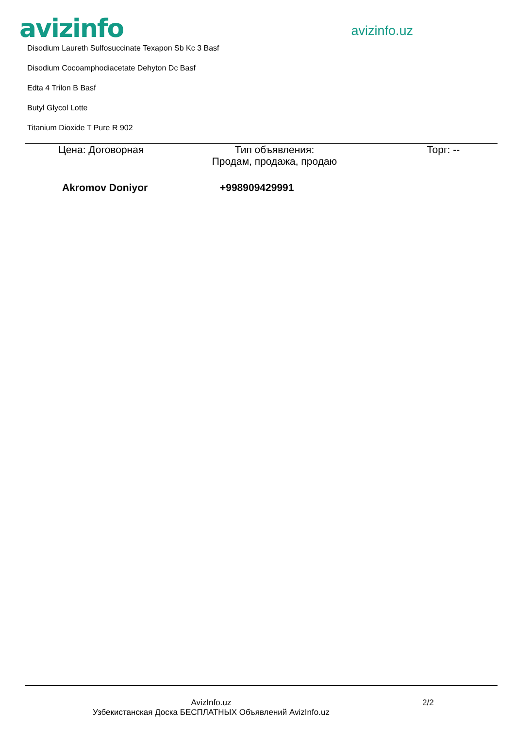avizinfo
avizinfo.uz
Disodium Laureth Sulfosuccinate Texapon Sb Kc 3 Basf
Disodium Cocoamphodiacetate Dehyton Dc Basf
Edta 4 Trilon B Basf
Butyl Glycol Lotte
Titanium Dioxide T Pure R 902
Цена: Договорная Тип объявления:
Продам, продажа, продаю
Торг: --
Akromov Doniyor +998909429991
AvizInfo.uz
Узбекистанская Доска БЕСПЛАТНЫХ Объявлений AvizInfo.uz
2/2